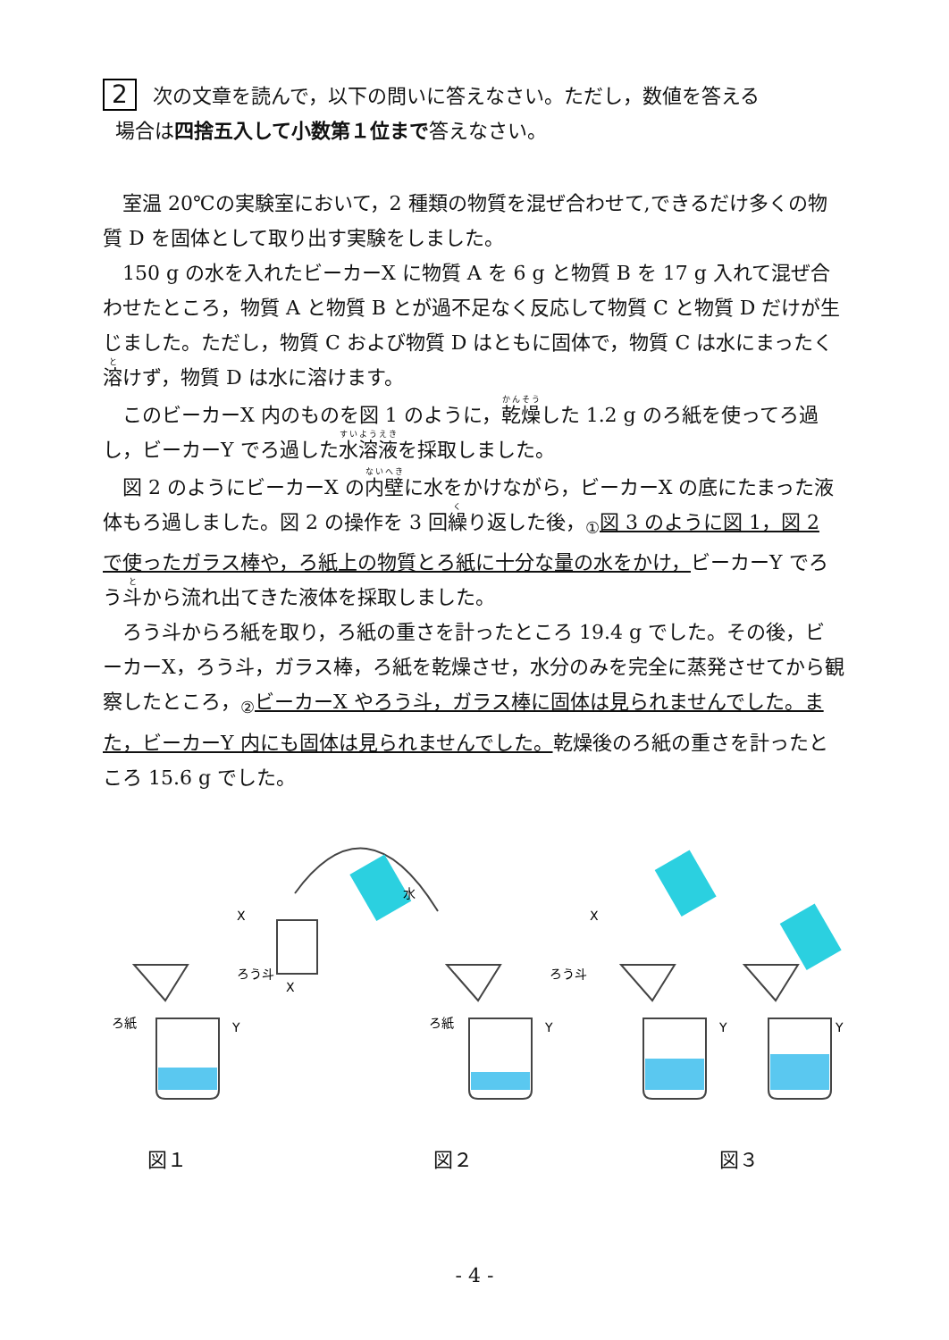2 次の文章を読んで，以下の問いに答えなさい。ただし，数値を答える
場合は四捨五入して小数第１位まで答えなさい。
室温 20℃の実験室において，2 種類の物質を混ぜ合わせて,できるだけ多くの物質 D を固体として取り出す実験をしました。
150 g の水を入れたビーカーX に物質 A を 6 g と物質 B を 17 g 入れて混ぜ合わせたところ，物質 A と物質 B とが過不足なく反応して物質 C と物質 D だけが生じました。ただし，物質 C および物質 D はともに固体で，物質 C は水にまったく溶けず，物質 D は水に溶けます。
このビーカーX 内のものを図 1 のように，乾燥した 1.2 g のろ紙を使ってろ過し，ビーカーY でろ過した水溶液を採取しました。
図 2 のようにビーカーX の内壁に水をかけながら，ビーカーX の底にたまった液体もろ過しました。図 2 の操作を 3 回繰り返した後，<sub>①</sub>図 3 のように図 1，図 2 で使ったガラス棒や，ろ紙上の物質とろ紙に十分な量の水をかけ，ビーカーY でろう斗から流れ出てきた液体を採取しました。
ろう斗からろ紙を取り，ろ紙の重さを計ったところ 19.4 g でした。その後，ビーカーX，ろう斗，ガラス棒，ろ紙を乾燥させ，水分のみを完全に蒸発させてから観察したところ，<sub>②</sub>ビーカーX やろう斗，ガラス棒に固体は見られませんでした。また，ビーカーY 内にも固体は見られませんでした。乾燥後のろ紙の重さを計ったところ 15.6 g でした。
X
ろう斗
ろ紙
Y
X
水
X
ろう斗
ろ紙
Y
Y
Y
図１ 図２ 図３
- 4 -